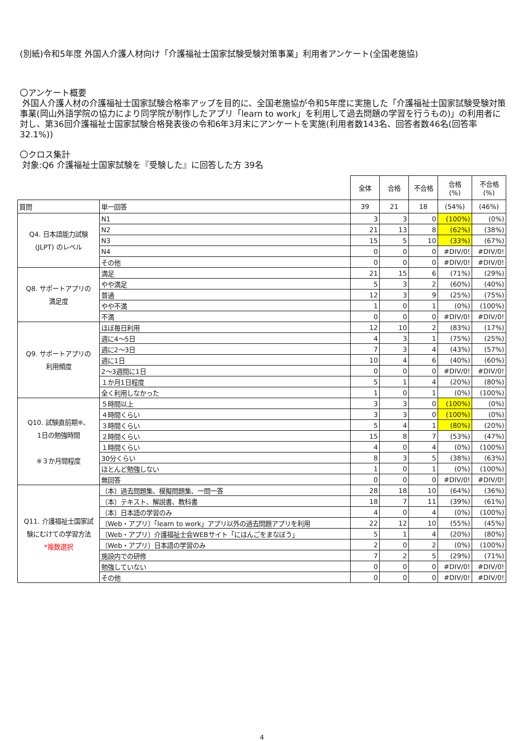(別紙)令和5年度 外国人介護人材向け「介護福祉士国家試験受験対策事業」利用者アンケート(全国老施協)
〇アンケート概要
外国人介護人材の介護福祉士国家試験合格率アップを目的に、全国老施協が令和5年度に実施した「介護福祉士国家試験受験対策事業(岡山外語学院の協力により同学院が制作したアプリ「learn to work」を利用して過去問題の学習を行うもの)」の利用者に対し、第36回介護福祉士国家試験合格発表後の令和6年3月末にアンケートを実施(利用者数143名、回答者数46名(回答率32.1%))
〇クロス集計
対象:Q6 介護福祉士国家試験を『受験した』に回答した方 39名
| | | 全体 | 合格 | 不合格 | 合格 (%) | 不合格 (%) |
| 質問 | 単一回答 | 39 | 21 | 18 | (54%) | (46%) |
| Q4. 日本語能力試験 (JLPT) のレベル | N1 | 3 | 3 | 0 | (100%) | (0%) |
| | N2 | 21 | 13 | 8 | (62%) | (38%) |
| | N3 | 15 | 5 | 10 | (33%) | (67%) |
| | N4 | 0 | 0 | 0 | #DIV/0! | #DIV/0! |
| | その他 | 0 | 0 | 0 | #DIV/0! | #DIV/0! |
| Q8. サポートアプリの 満足度 | 満足 | 21 | 15 | 6 | (71%) | (29%) |
| | やや満足 | 5 | 3 | 2 | (60%) | (40%) |
| | 普通 | 12 | 3 | 9 | (25%) | (75%) |
| | やや不満 | 1 | 0 | 1 | (0%) | (100%) |
| | 不満 | 0 | 0 | 0 | #DIV/0! | #DIV/0! |
| Q9. サポートアプリの 利用頻度 | ほぼ毎日利用 | 12 | 10 | 2 | (83%) | (17%) |
| | 週に4～5日 | 4 | 3 | 1 | (75%) | (25%) |
| | 週に2～3日 | 7 | 3 | 4 | (43%) | (57%) |
| | 週に1日 | 10 | 4 | 6 | (40%) | (60%) |
| | 2～3週間に1日 | 0 | 0 | 0 | #DIV/0! | #DIV/0! |
| | １か月1日程度 | 5 | 1 | 4 | (20%) | (80%) |
| | 全く利用しなかった | 1 | 0 | 1 | (0%) | (100%) |
| Q10. 試験直前期※、 1日の勉強時間 ※３か月間程度 | ５時間以上 | 3 | 3 | 0 | (100%) | (0%) |
| | ４時間くらい | 3 | 3 | 0 | (100%) | (0%) |
| | ３時間くらい | 5 | 4 | 1 | (80%) | (20%) |
| | ２時間くらい | 15 | 8 | 7 | (53%) | (47%) |
| | １時間くらい | 4 | 0 | 4 | (0%) | (100%) |
| | 30分くらい | 8 | 3 | 5 | (38%) | (63%) |
| | ほとんど勉強しない | 1 | 0 | 1 | (0%) | (100%) |
| | 無回答 | 0 | 0 | 0 | #DIV/0! | #DIV/0! |
| Q11. 介護福祉士国家試 験にむけての学習方法 *複数選択 | 〔本〕過去問題集、模擬問題集、一問一答 | 28 | 18 | 10 | (64%) | (36%) |
| | 〔本〕テキスト、解説書、教科書 | 18 | 7 | 11 | (39%) | (61%) |
| | 〔本〕日本語の学習のみ | 4 | 0 | 4 | (0%) | (100%) |
| | 〔Web・アプリ〕「learn to work」アプリ以外の過去問題アプリを利用 | 22 | 12 | 10 | (55%) | (45%) |
| | 〔Web・アプリ〕介護福祉士会WEBサイト「にほんごをまなぼう」 | 5 | 1 | 4 | (20%) | (80%) |
| | 〔Web・アプリ〕日本語の学習のみ | 2 | 0 | 2 | (0%) | (100%) |
| | 施設内での研修 | 7 | 2 | 5 | (29%) | (71%) |
| | 勉強していない | 0 | 0 | 0 | #DIV/0! | #DIV/0! |
| | その他 | 0 | 0 | 0 | #DIV/0! | #DIV/0! |
4